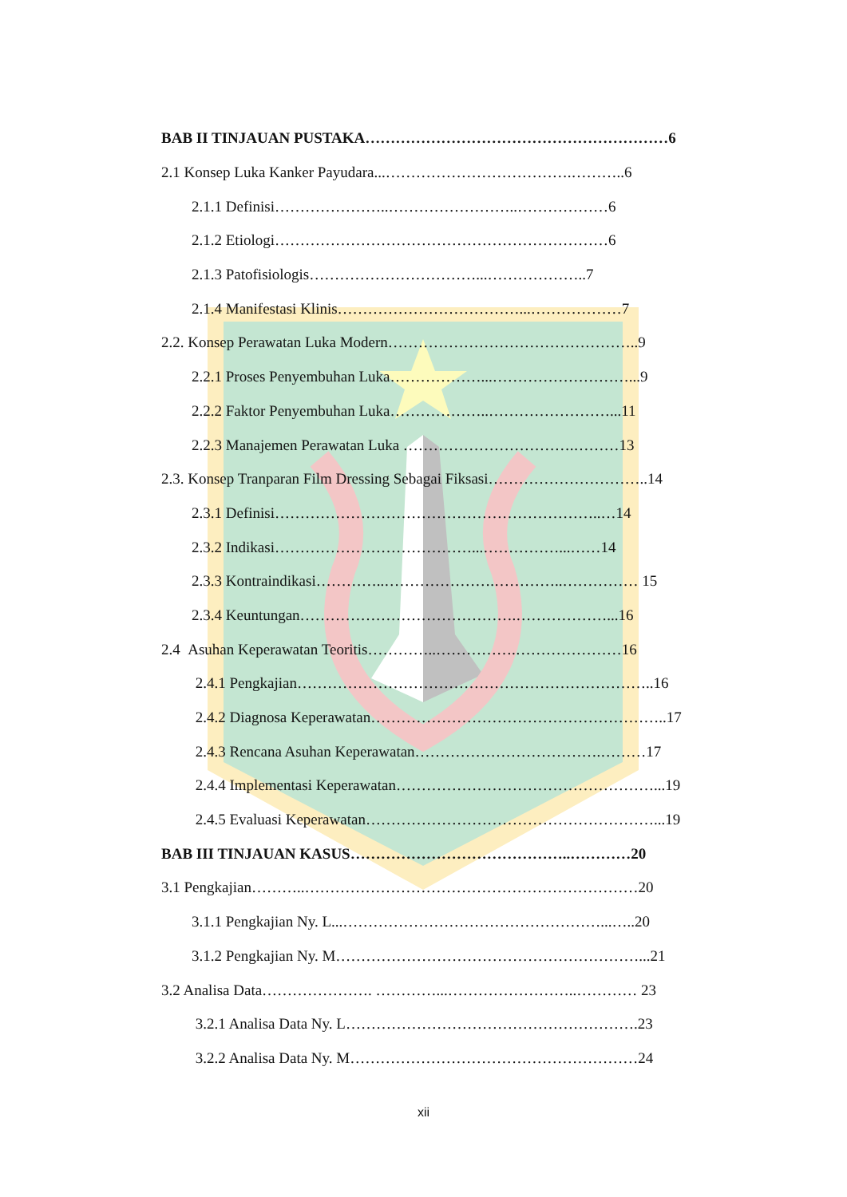BAB II TINJAUAN PUSTAKA……………………………………………………6
2.1 Konsep Luka Kanker Payudara...……………………………….………..6
2.1.1 Definisi…………………..……………………..………………6
2.1.2 Etiologi…………………………………………………………6
2.1.3 Patofisiologis……………………………...………………..7
2.1.4 Manifestasi Klinis………………………………...………………7
2.2. Konsep Perawatan Luka Modern…………………………………………..9
2.2.1 Proses Penyembuhan Luka………………...………………………...9
2.2.2 Faktor Penyembuhan Luka………………..……………………...11
2.2.3 Manajemen Perawatan Luka …………………………….………13
2.3. Konsep Tranparan Film Dressing Sebagai Fiksasi…………………………..14
2.3.1 Definisi………………………………………………………..…14
2.3.2 Indikasi…………………………………...……………...……14
2.3.3 Kontraindikasi…………..………………….…………..…………… 15
2.3.4 Keuntungan…………………………………….………………...16
2.4 Asuhan Keperawatan Teoritis…………..…………….…………………16
2.4.1 Pengkajian……………………………………………………………..16
2.4.2 Diagnosa Keperawatan…………………………………………………..17
2.4.3 Rencana Asuhan Keperawatan……………………………….………17
2.4.4 Implementasi Keperawatan……………………………………………...19
2.4.5 Evaluasi Keperawatan…………………………………………………...19
BAB III TINJAUAN KASUS……………………………………..…………20
3.1 Pengkajian………..…………………………………………………………20
3.1.1 Pengkajian Ny. L...……………………………………………...…..20
3.1.2 Pengkajian Ny. M……………………………………………………...21
3.2 Analisa Data…………………. …………...……………………..………… 23
3.2.1 Analisa Data Ny. L………………………………………………….23
3.2.2 Analisa Data Ny. M…………………………………………………24
xii